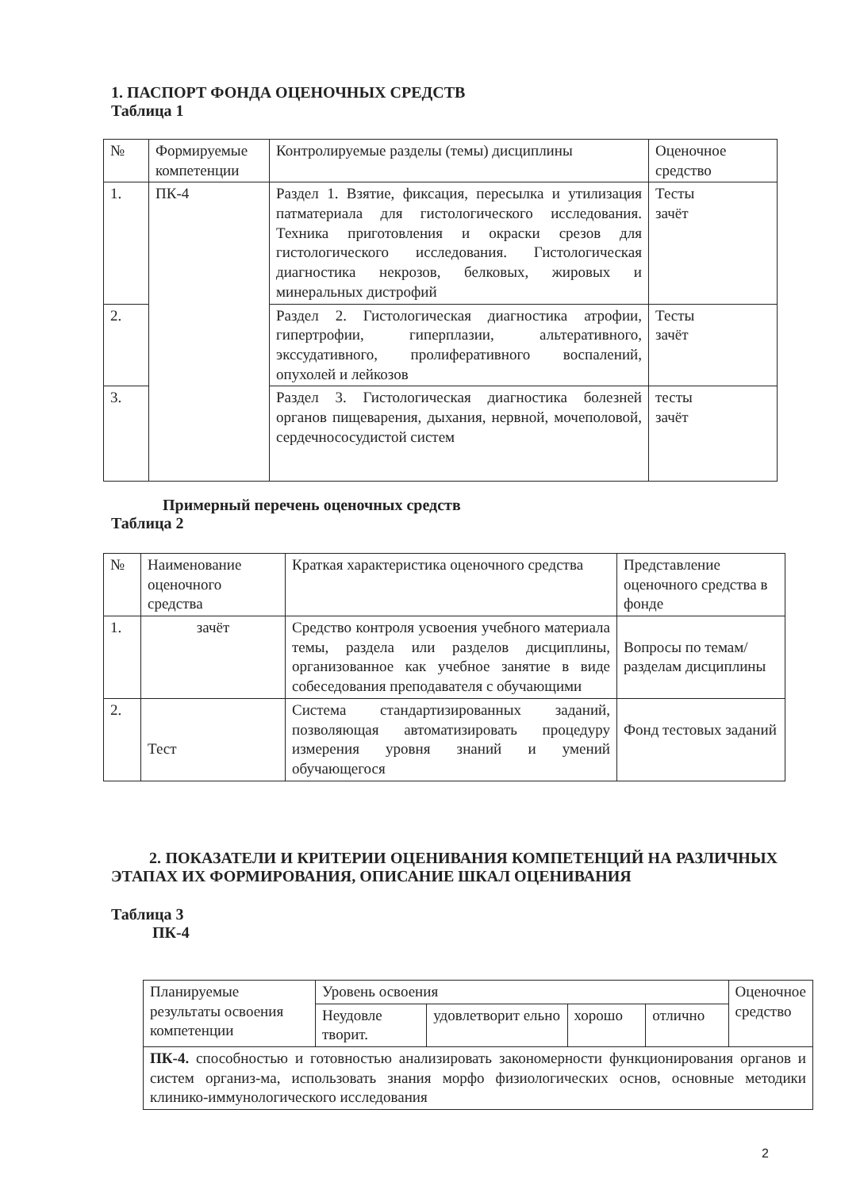1. ПАСПОРТ ФОНДА ОЦЕНОЧНЫХ СРЕДСТВ
Таблица 1
| № | Формируемые компетенции | Контролируемые разделы (темы) дисциплины | Оценочное средство |
| --- | --- | --- | --- |
| 1. | ПК-4 | Раздел 1. Взятие, фиксация, пересылка и утилизация патматериала для гистологического исследования. Техника приготовления и окраски срезов для гистологического исследования. Гистологическая диагностика некрозов, белковых, жировых и минеральных дистрофий | Тесты зачёт |
| 2. | | Раздел 2. Гистологическая диагностика атрофии, гипертрофии, гиперплазии, альтеративного, экссудативного, пролиферативного воспалений, опухолей и лейкозов | Тесты зачёт |
| 3. | | Раздел 3. Гистологическая диагностика болезней органов пищеварения, дыхания, нервной, мочеполовой, сердечнососудистой систем | тесты зачёт |
Примерный перечень оценочных средств
Таблица 2
| № | Наименование оценочного средства | Краткая характеристика оценочного средства | Представление оценочного средства в фонде |
| --- | --- | --- | --- |
| 1. | зачёт | Средство контроля усвоения учебного материала темы, раздела или разделов дисциплины, организованное как учебное занятие в виде собеседования преподавателя с обучающими | Вопросы по темам/разделам дисциплины |
| 2. | Тест | Система стандартизированных заданий, позволяющая автоматизировать процедуру измерения уровня знаний и умений обучающегося | Фонд тестовых заданий |
2. ПОКАЗАТЕЛИ И КРИТЕРИИ ОЦЕНИВАНИЯ КОМПЕТЕНЦИЙ НА РАЗЛИЧНЫХ ЭТАПАХ ИХ ФОРМИРОВАНИЯ, ОПИСАНИЕ ШКАЛ ОЦЕНИВАНИЯ
Таблица 3
ПК-4
| Планируемые результаты освоения компетенции | Уровень освоения | | | | Оценочное средство |
| | Неудовле творит. | удовлетворит ельно | хорошо | отлично | |
| ПК-4. способностью и готовностью анализировать закономерности функционирования органов и систем организ-ма, использовать знания морфо физиологических основ, основные методики клинико-иммунологического исследования | | | | | |
2